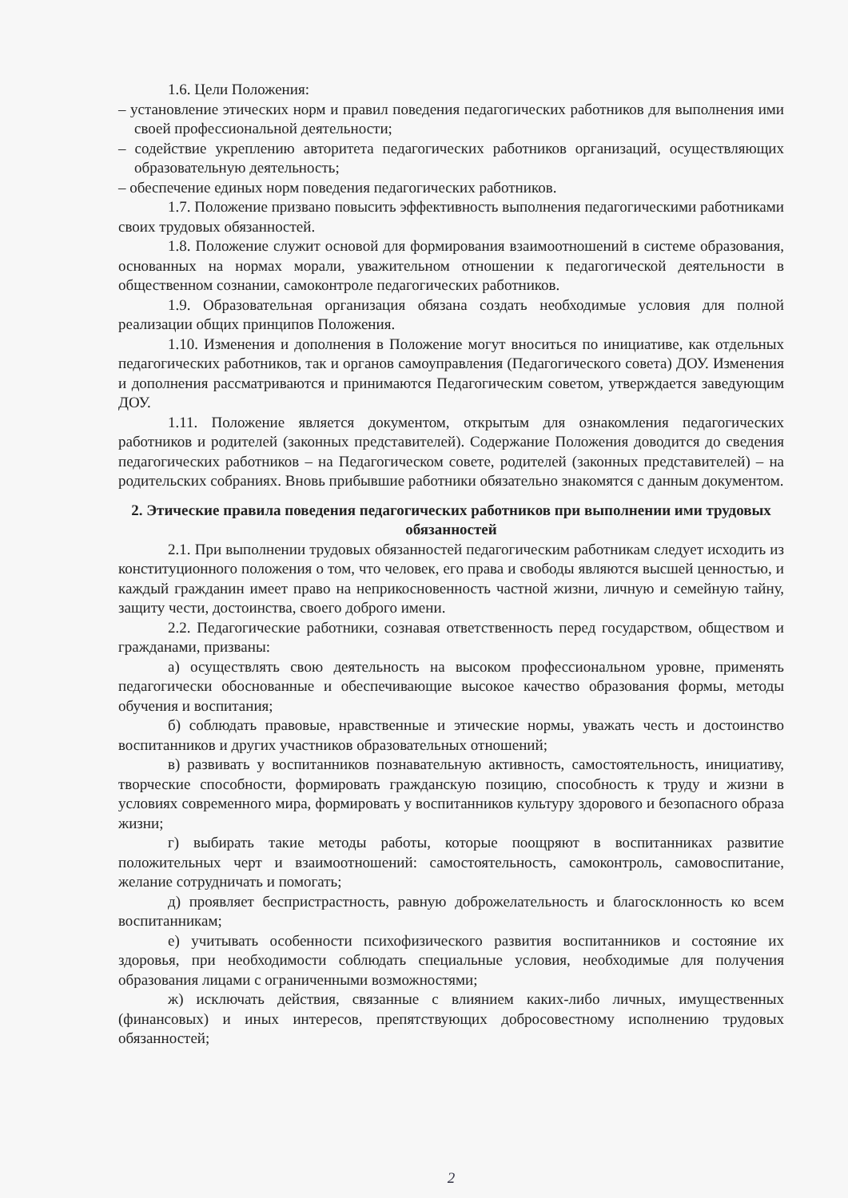1.6. Цели Положения:
– установление этических норм и правил поведения педагогических работников для выполнения ими своей профессиональной деятельности;
– содействие укреплению авторитета педагогических работников организаций, осуществляющих образовательную деятельность;
– обеспечение единых норм поведения педагогических работников.
1.7. Положение призвано повысить эффективность выполнения педагогическими работниками своих трудовых обязанностей.
1.8. Положение служит основой для формирования взаимоотношений в системе образования, основанных на нормах морали, уважительном отношении к педагогической деятельности в общественном сознании, самоконтроле педагогических работников.
1.9. Образовательная организация обязана создать необходимые условия для полной реализации общих принципов Положения.
1.10. Изменения и дополнения в Положение могут вноситься по инициативе, как отдельных педагогических работников, так и органов самоуправления (Педагогического совета) ДОУ. Изменения и дополнения рассматриваются и принимаются Педагогическим советом, утверждается заведующим ДОУ.
1.11. Положение является документом, открытым для ознакомления педагогических работников и родителей (законных представителей). Содержание Положения доводится до сведения педагогических работников – на Педагогическом совете, родителей (законных представителей) – на родительских собраниях. Вновь прибывшие работники обязательно знакомятся с данным документом.
2. Этические правила поведения педагогических работников при выполнении ими трудовых обязанностей
2.1. При выполнении трудовых обязанностей педагогическим работникам следует исходить из конституционного положения о том, что человек, его права и свободы являются высшей ценностью, и каждый гражданин имеет право на неприкосновенность частной жизни, личную и семейную тайну, защиту чести, достоинства, своего доброго имени.
2.2. Педагогические работники, сознавая ответственность перед государством, обществом и гражданами, призваны:
а) осуществлять свою деятельность на высоком профессиональном уровне, применять педагогически обоснованные и обеспечивающие высокое качество образования формы, методы обучения и воспитания;
б) соблюдать правовые, нравственные и этические нормы, уважать честь и достоинство воспитанников и других участников образовательных отношений;
в) развивать у воспитанников познавательную активность, самостоятельность, инициативу, творческие способности, формировать гражданскую позицию, способность к труду и жизни в условиях современного мира, формировать у воспитанников культуру здорового и безопасного образа жизни;
г) выбирать такие методы работы, которые поощряют в воспитанниках развитие положительных черт и взаимоотношений: самостоятельность, самоконтроль, самовоспитание, желание сотрудничать и помогать;
д) проявляет беспристрастность, равную доброжелательность и благосклонность ко всем воспитанникам;
е) учитывать особенности психофизического развития воспитанников и состояние их здоровья, при необходимости соблюдать специальные условия, необходимые для получения образования лицами с ограниченными возможностями;
ж) исключать действия, связанные с влиянием каких-либо личных, имущественных (финансовых) и иных интересов, препятствующих добросовестному исполнению трудовых обязанностей;
2